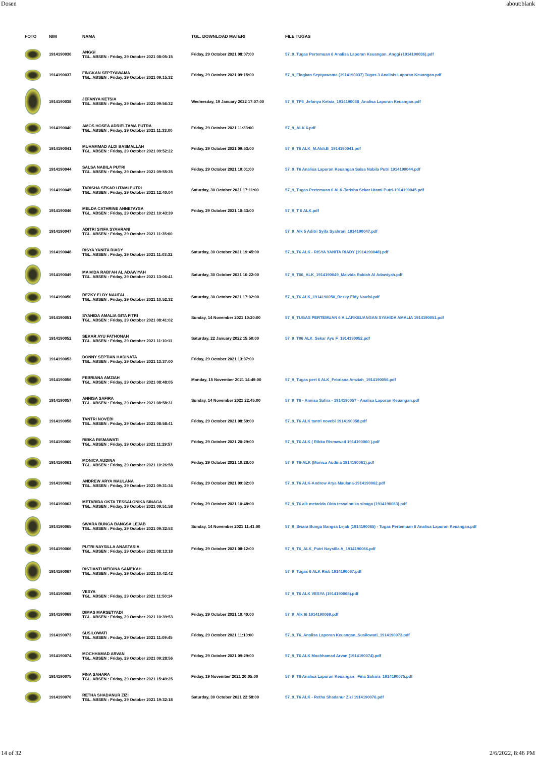Dosen about:blank
| FOTO | NIM | NAMA | TGL. DOWNLOAD MATERI | FILE TUGAS |
| --- | --- | --- | --- | --- |
| | 1914190036 | ANGGI TGL. ABSEN : Friday, 29 October 2021 08:05:15 | Friday, 29 October 2021 08:07:00 | 57_9_Tugas Pertemuan 6 Analisa Laporan Keuangan_Anggi (1914190036).pdf |
| | 1914190037 | FINGKAN SEPTYAWAMA TGL. ABSEN : Friday, 29 October 2021 09:15:32 | Friday, 29 October 2021 09:15:00 | 57_9_Fingkan Septyawama (1914190037) Tugas 3 Analisis Laporan Keuangan.pdf |
| | 1914190038 | JEFANYA KETSIA TGL. ABSEN : Friday, 29 October 2021 09:56:32 | Wednesday, 19 January 2022 17:07:00 | 57_9_TP6_Jefanya Ketsia_1914190038_Analisa Laporan Keuangan.pdf |
| | 1914190040 | AMOS HOSEA ADRIELTAMA PUTRA TGL. ABSEN : Friday, 29 October 2021 11:33:00 | Friday, 29 October 2021 11:33:00 | 57_9_ALK 6.pdf |
| | 1914190041 | MUHAMMAD ALDI BASMALLAH TGL. ABSEN : Friday, 29 October 2021 09:52:22 | Friday, 29 October 2021 09:53:00 | 57_9_T6 ALK_M.Aldi.B_1914190041.pdf |
| | 1914190044 | SALSA NABILA PUTRI TGL. ABSEN : Friday, 29 October 2021 09:55:35 | Friday, 29 October 2021 10:01:00 | 57_9_T6 Analisa Laporan Keuangan Salsa Nabila Putri 1914190044.pdf |
| | 1914190045 | TARISHA SEKAR UTAMI PUTRI TGL. ABSEN : Friday, 29 October 2021 12:40:04 | Saturday, 30 October 2021 17:11:00 | 57_9_Tugas Pertemuan 6 ALK-Tarisha Sekar Utami Putri-1914190045.pdf |
| | 1914190046 | MELDA CATHRINE ANNETAYSA TGL. ABSEN : Friday, 29 October 2021 10:43:39 | Friday, 29 October 2021 10:43:00 | 57_9_T 6 ALK.pdf |
| | 1914190047 | ADITRI SYIFA SYAHRANI TGL. ABSEN : Friday, 29 October 2021 11:35:00 | | 57_9_Alk 5 Aditri Syifa Syahrani 1914190047.pdf |
| | 1914190048 | RISYA YANITA RIADY TGL. ABSEN : Friday, 29 October 2021 11:03:32 | Saturday, 30 October 2021 19:45:00 | 57_9_T6 ALK - RISYA YANITA RIADY (1914190048).pdf |
| | 1914190049 | MAIVIDA RABI'AH AL ADAWIYAH TGL. ABSEN : Friday, 29 October 2021 13:06:41 | Saturday, 30 October 2021 10:22:00 | 57_9_T06_ALK_1914190049_Maivida Rabiah Al Adawiyah.pdf |
| | 1914190050 | REZKY ELDY NAUFAL TGL. ABSEN : Friday, 29 October 2021 10:52:32 | Saturday, 30 October 2021 17:02:00 | 57_9_T6 ALK_1914190050_Rezky Eldy Naufal.pdf |
| | 1914190051 | SYAHIDA AMALIA GITA FITRI TGL. ABSEN : Friday, 29 October 2021 08:41:02 | Sunday, 14 November 2021 10:20:00 | 57_9_TUGAS PERTEMUAN 6 A.LAP.KEUANGAN SYAHIDA AMALIA 1914190051.pdf |
| | 1914190052 | SEKAR AYU FATHONAH TGL. ABSEN : Friday, 29 October 2021 11:10:11 | Saturday, 22 January 2022 15:50:00 | 57_9_T06 ALK_Sekar Ayu F_1914190052.pdf |
| | 1914190053 | DONNY SEPTIAN HADINATA TGL. ABSEN : Friday, 29 October 2021 13:37:00 | Friday, 29 October 2021 13:37:00 | |
| | 1914190056 | FEBRIANA AMZIAH TGL. ABSEN : Friday, 29 October 2021 08:48:05 | Monday, 15 November 2021 14:49:00 | 57_9_Tugas pert 6 ALK_Febriana Amziah_1914190056.pdf |
| | 1914190057 | ANNISA SAFIRA TGL. ABSEN : Friday, 29 October 2021 08:58:31 | Sunday, 14 November 2021 22:45:00 | 57_9_T6 - Annisa Safira - 1914190057 - Analisa Laporan Keuangan.pdf |
| | 1914190058 | TANTRI NOVEBI TGL. ABSEN : Friday, 29 October 2021 08:58:41 | Friday, 29 October 2021 08:59:00 | 57_9_T6 ALK tantri novebi 1914190058.pdf |
| | 1914190060 | RIBKA RISMAWATI TGL. ABSEN : Friday, 29 October 2021 11:29:57 | Friday, 29 October 2021 20:29:00 | 57_9_T6 ALK ( Ribka Rismawati 1914190060 ).pdf |
| | 1914190061 | MONICA AUDINA TGL. ABSEN : Friday, 29 October 2021 10:26:58 | Friday, 29 October 2021 10:28:00 | 57_9_T6-ALK (Monica Audina 1914190061).pdf |
| | 1914190062 | ANDREW ARYA MAULANA TGL. ABSEN : Friday, 29 October 2021 09:31:34 | Friday, 29 October 2021 09:32:00 | 57_9_T6 ALK-Andrew Arya Maulana-1914190062.pdf |
| | 1914190063 | METARIDA OKTA TESSALONIKA SINAGA TGL. ABSEN : Friday, 29 October 2021 09:51:58 | Friday, 29 October 2021 10:48:00 | 57_9_T6 alk metarida Okta tessalonika sinaga (1914190063).pdf |
| | 1914190065 | SWARA BUNGA BANGSA LEJAB TGL. ABSEN : Friday, 29 October 2021 09:32:53 | Sunday, 14 November 2021 11:41:00 | 57_9_Swara Bunga Bangsa Lejab (1914190065) - Tugas Pertemuan 6 Analisa Laporan Keuangan.pdf |
| | 1914190066 | PUTRI NAYSILLA ANASTASIA TGL. ABSEN : Friday, 29 October 2021 08:13:18 | Friday, 29 October 2021 08:12:00 | 57_9_T6_ALK_Putri Naysilla A_1914190066.pdf |
| | 1914190067 | RISTIANTI MEIDINA SAMEKAH TGL. ABSEN : Friday, 29 October 2021 10:42:42 | | 57_9_Tugas 6 ALK Risti 1914190067.pdf |
| | 1914190068 | VESYA TGL. ABSEN : Friday, 29 October 2021 11:50:14 | | 57_9_T6 ALK VESYA (1914190068).pdf |
| | 1914190069 | DIMAS MARSETYADI TGL. ABSEN : Friday, 29 October 2021 10:39:53 | Friday, 29 October 2021 10:40:00 | 57_9_Alk t6 1914190069.pdf |
| | 1914190073 | SUSILOWATI TGL. ABSEN : Friday, 29 October 2021 11:09:45 | Friday, 29 October 2021 11:10:00 | 57_9_T6_Analisa Laporan Keuangan_Susilowati_1914190073.pdf |
| | 1914190074 | MOCHHAMAD ARVAN TGL. ABSEN : Friday, 29 October 2021 09:28:56 | Friday, 29 October 2021 09:29:00 | 57_9_T6 ALK Mochhamad Arvan (1914190074).pdf |
| | 1914190075 | FINA SAHARA TGL. ABSEN : Friday, 29 October 2021 15:49:25 | Friday, 19 November 2021 20:05:00 | 57_9_T6 Analisa Laporan Keuangan_ Fina Sahara_1914190075.pdf |
| | 1914190076 | RETHA SHADANUR ZIZI TGL. ABSEN : Friday, 29 October 2021 19:32:18 | Saturday, 30 October 2021 22:58:00 | 57_9_T6 ALK - Retha Shadanur Zizi 1914190076.pdf |
14 of 32 2/6/2022, 8:46 PM